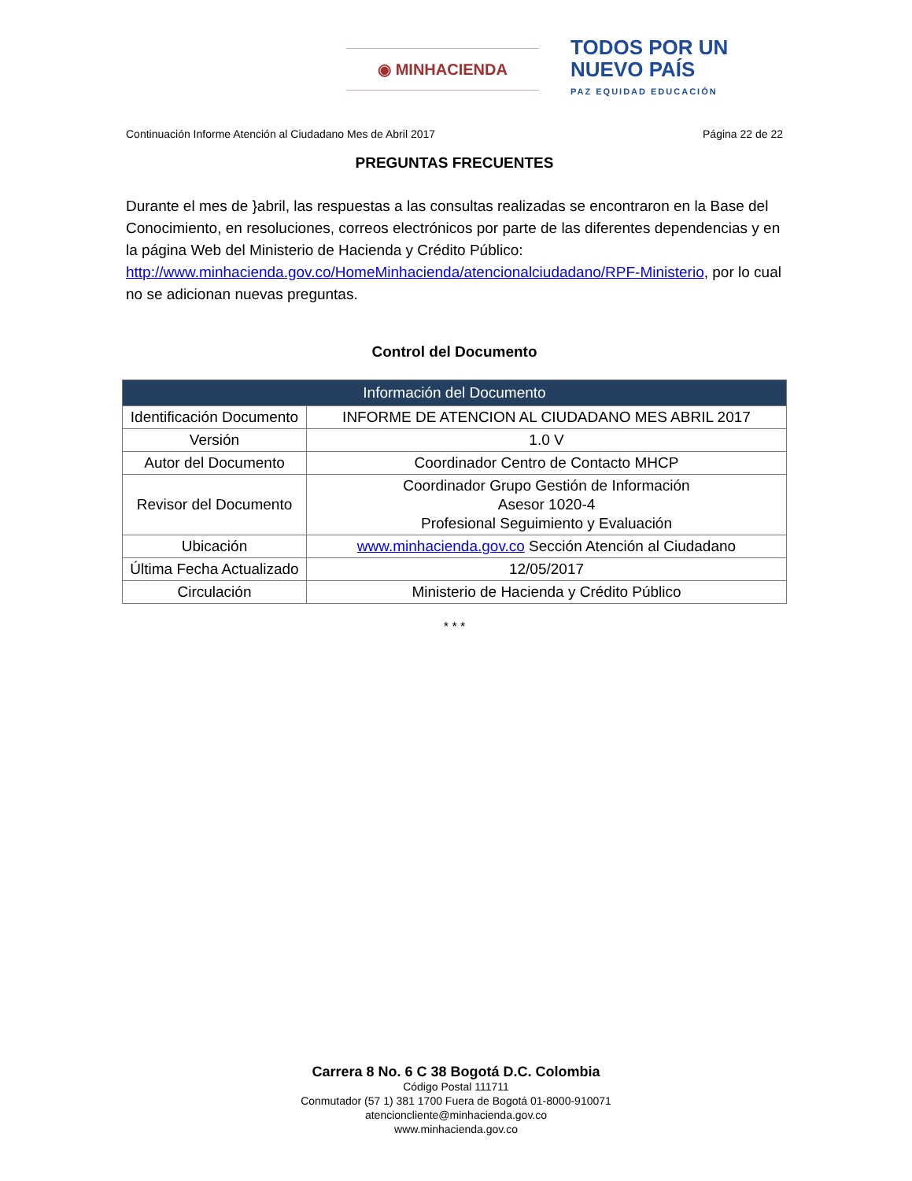◉ MINHACIENDA
TODOS POR UN
NUEVO PAÍS
PAZ EQUIDAD EDUCACIÓN
Continuación Informe Atención al Ciudadano Mes de Abril 2017 Página 22 de 22
PREGUNTAS FRECUENTES
Durante el mes de }abril, las respuestas a las consultas realizadas se encontraron en la Base del Conocimiento, en resoluciones, correos electrónicos por parte de las diferentes dependencias y en la página Web del Ministerio de Hacienda y Crédito Público: http://www.minhacienda.gov.co/HomeMinhacienda/atencionalciudadano/RPF-Ministerio, por lo cual no se adicionan nuevas preguntas.
Control del Documento
| Información del Documento | |
| --- | --- |
| Identificación Documento | INFORME DE ATENCION AL CIUDADANO MES ABRIL 2017 |
| Versión | 1.0 V |
| Autor del Documento | Coordinador Centro de Contacto MHCP |
| Revisor del Documento | Coordinador Grupo Gestión de Información Asesor 1020-4 Profesional Seguimiento y Evaluación |
| Ubicación | www.minhacienda.gov.co Sección Atención al Ciudadano |
| Última Fecha Actualizado | 12/05/2017 |
| Circulación | Ministerio de Hacienda y Crédito Público |
* * *
Carrera 8 No. 6 C 38 Bogotá D.C. Colombia
Código Postal 111711
Conmutador (57 1) 381 1700 Fuera de Bogotá 01-8000-910071
atencioncliente@minhacienda.gov.co
www.minhacienda.gov.co